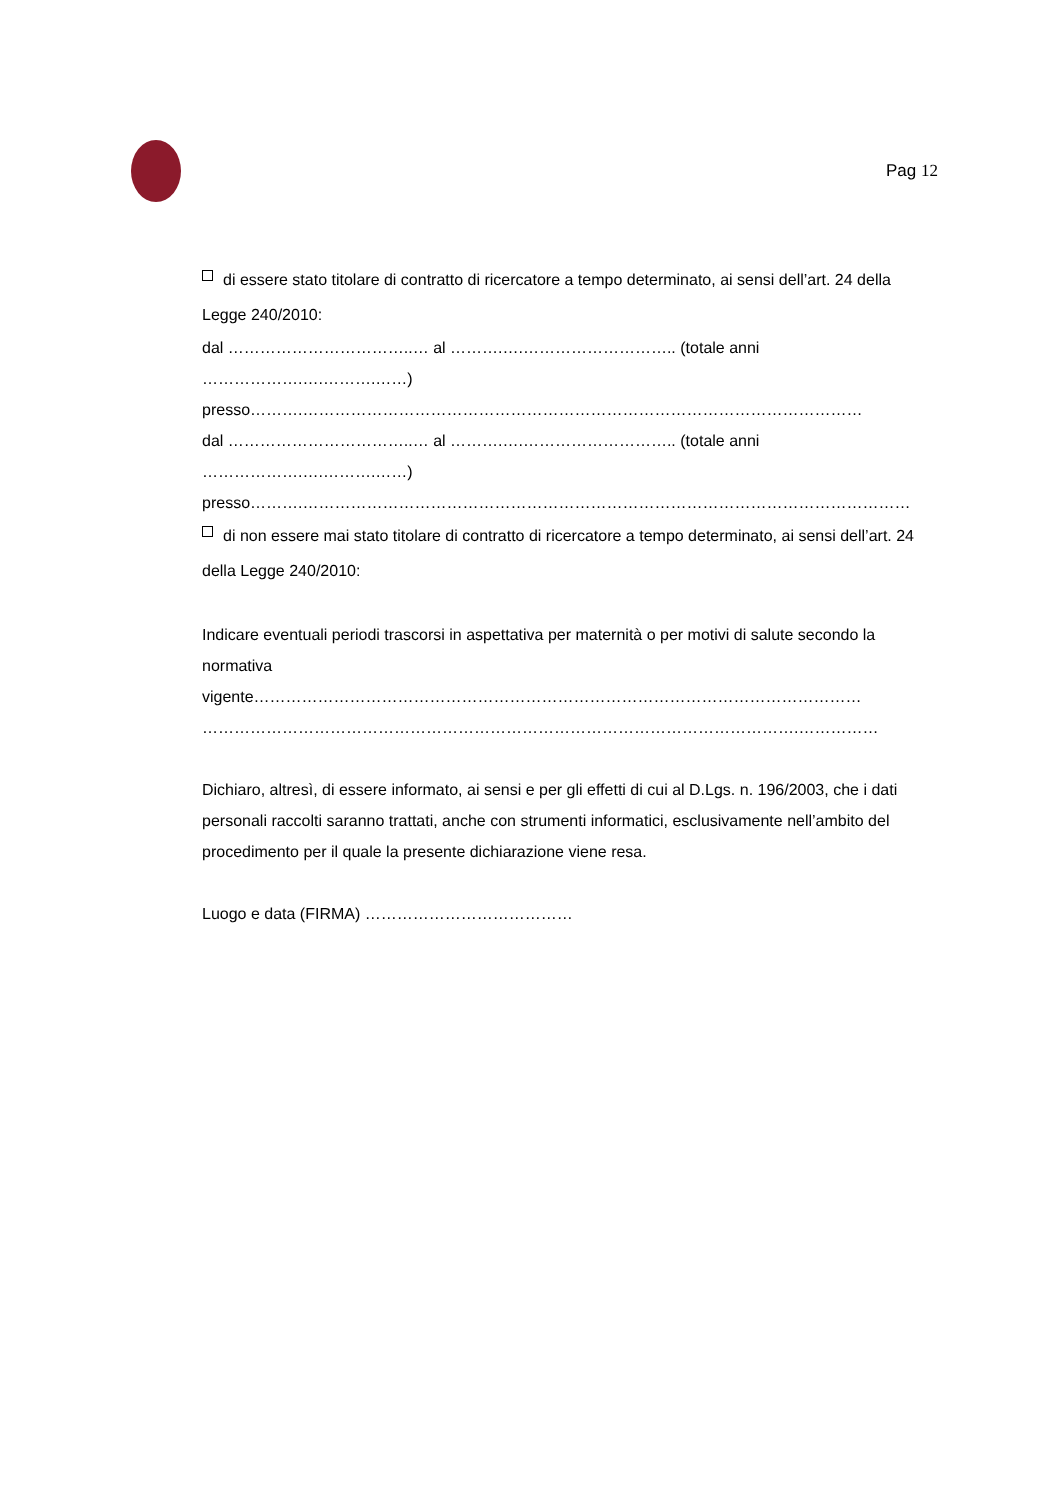Pag 12
di essere stato titolare di contratto di ricercatore a tempo determinato, ai sensi dell’art. 24 della Legge 240/2010:
dal ……………………………..… al ……….….……………………….. (totale anni ……………….….……….……)
presso……….……………………………………………………………………………………………
dal ……………………………..… al ……….….……………………….. (totale anni ……………….….……….……)
presso……….……………………………………………………………………………………………………
di non essere mai stato titolare di contratto di ricercatore a tempo determinato, ai sensi dell’art. 24 della Legge 240/2010:
Indicare eventuali periodi trascorsi in aspettativa per maternità o per motivi di salute secondo la normativa
vigente…………………………………………………………………………………………………… ………………………………………………………………………………………………….……………
Dichiaro, altresì, di essere informato, ai sensi e per gli effetti di cui al D.Lgs. n. 196/2003, che i dati personali raccolti saranno trattati, anche con strumenti informatici, esclusivamente nell’ambito del procedimento per il quale la presente dichiarazione viene resa.
Luogo e data (FIRMA) …………………………………